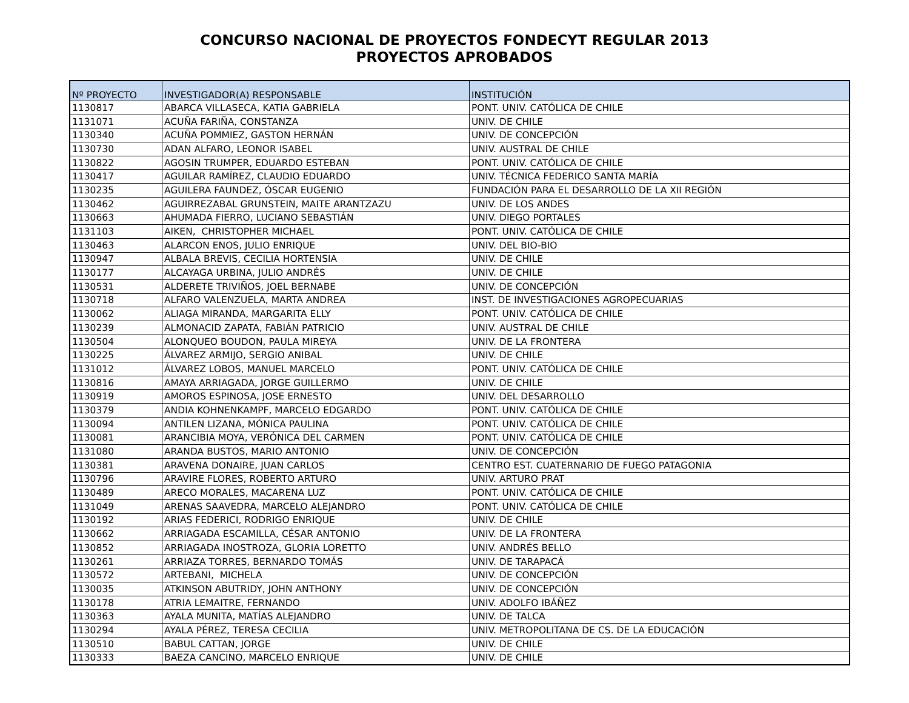CONCURSO NACIONAL DE PROYECTOS FONDECYT REGULAR 2013
PROYECTOS APROBADOS
| Nº PROYECTO | INVESTIGADOR(A) RESPONSABLE | INSTITUCIÓN |
| --- | --- | --- |
| 1130817 | ABARCA VILLASECA, KATIA GABRIELA | PONT. UNIV. CATÓLICA DE CHILE |
| 1131071 | ACUÑA FARIÑA, CONSTANZA | UNIV. DE CHILE |
| 1130340 | ACUÑA POMMIEZ, GASTON HERNÁN | UNIV. DE CONCEPCIÓN |
| 1130730 | ADAN ALFARO, LEONOR ISABEL | UNIV. AUSTRAL DE CHILE |
| 1130822 | AGOSIN TRUMPER, EDUARDO ESTEBAN | PONT. UNIV. CATÓLICA DE CHILE |
| 1130417 | AGUILAR RAMÍREZ, CLAUDIO EDUARDO | UNIV. TÉCNICA FEDERICO SANTA MARÍA |
| 1130235 | AGUILERA FAUNDEZ, ÓSCAR EUGENIO | FUNDACIÓN PARA EL DESARROLLO DE LA XII REGIÓN |
| 1130462 | AGUIRREZABAL GRUNSTEIN, MAITE ARANTZAZU | UNIV. DE LOS ANDES |
| 1130663 | AHUMADA FIERRO, LUCIANO SEBASTIÁN | UNIV. DIEGO PORTALES |
| 1131103 | AIKEN, CHRISTOPHER MICHAEL | PONT. UNIV. CATÓLICA DE CHILE |
| 1130463 | ALARCON ENOS, JULIO ENRIQUE | UNIV. DEL BIO-BIO |
| 1130947 | ALBALA BREVIS, CECILIA HORTENSIA | UNIV. DE CHILE |
| 1130177 | ALCAYAGA URBINA, JULIO ANDRÉS | UNIV. DE CHILE |
| 1130531 | ALDERETE TRIVIÑOS, JOEL BERNABE | UNIV. DE CONCEPCIÓN |
| 1130718 | ALFARO VALENZUELA, MARTA ANDREA | INST. DE INVESTIGACIONES AGROPECUARIAS |
| 1130062 | ALIAGA MIRANDA, MARGARITA ELLY | PONT. UNIV. CATÓLICA DE CHILE |
| 1130239 | ALMONACID ZAPATA, FABIÁN PATRICIO | UNIV. AUSTRAL DE CHILE |
| 1130504 | ALONQUEO BOUDON, PAULA MIREYA | UNIV. DE LA FRONTERA |
| 1130225 | ÁLVAREZ ARMIJO, SERGIO ANIBAL | UNIV. DE CHILE |
| 1131012 | ÁLVAREZ LOBOS, MANUEL MARCELO | PONT. UNIV. CATÓLICA DE CHILE |
| 1130816 | AMAYA ARRIAGADA, JORGE GUILLERMO | UNIV. DE CHILE |
| 1130919 | AMOROS ESPINOSA, JOSE ERNESTO | UNIV. DEL DESARROLLO |
| 1130379 | ANDIA KOHNENKAMPF, MARCELO EDGARDO | PONT. UNIV. CATÓLICA DE CHILE |
| 1130094 | ANTILEN LIZANA, MÓNICA PAULINA | PONT. UNIV. CATÓLICA DE CHILE |
| 1130081 | ARANCIBIA MOYA, VERÓNICA DEL CARMEN | PONT. UNIV. CATÓLICA DE CHILE |
| 1131080 | ARANDA BUSTOS, MARIO ANTONIO | UNIV. DE CONCEPCIÓN |
| 1130381 | ARAVENA DONAIRE, JUAN CARLOS | CENTRO EST. CUATERNARIO DE FUEGO PATAGONIA |
| 1130796 | ARAVIRE FLORES, ROBERTO ARTURO | UNIV. ARTURO PRAT |
| 1130489 | ARECO MORALES, MACARENA LUZ | PONT. UNIV. CATÓLICA DE CHILE |
| 1131049 | ARENAS SAAVEDRA, MARCELO ALEJANDRO | PONT. UNIV. CATÓLICA DE CHILE |
| 1130192 | ARIAS FEDERICI, RODRIGO ENRIQUE | UNIV. DE CHILE |
| 1130662 | ARRIAGADA ESCAMILLA, CÉSAR ANTONIO | UNIV. DE LA FRONTERA |
| 1130852 | ARRIAGADA INOSTROZA, GLORIA LORETTO | UNIV. ANDRÉS BELLO |
| 1130261 | ARRIAZA TORRES, BERNARDO TOMÁS | UNIV. DE TARAPACÁ |
| 1130572 | ARTEBANI, MICHELA | UNIV. DE CONCEPCIÓN |
| 1130035 | ATKINSON ABUTRIDY, JOHN ANTHONY | UNIV. DE CONCEPCIÓN |
| 1130178 | ATRIA LEMAITRE, FERNANDO | UNIV. ADOLFO IBÁÑEZ |
| 1130363 | AYALA MUNITA, MATÍAS ALEJANDRO | UNIV. DE TALCA |
| 1130294 | AYALA PÉREZ, TERESA CECILIA | UNIV. METROPOLITANA DE CS. DE LA EDUCACIÓN |
| 1130510 | BABUL CATTAN, JORGE | UNIV. DE CHILE |
| 1130333 | BAEZA CANCINO, MARCELO ENRIQUE | UNIV. DE CHILE |